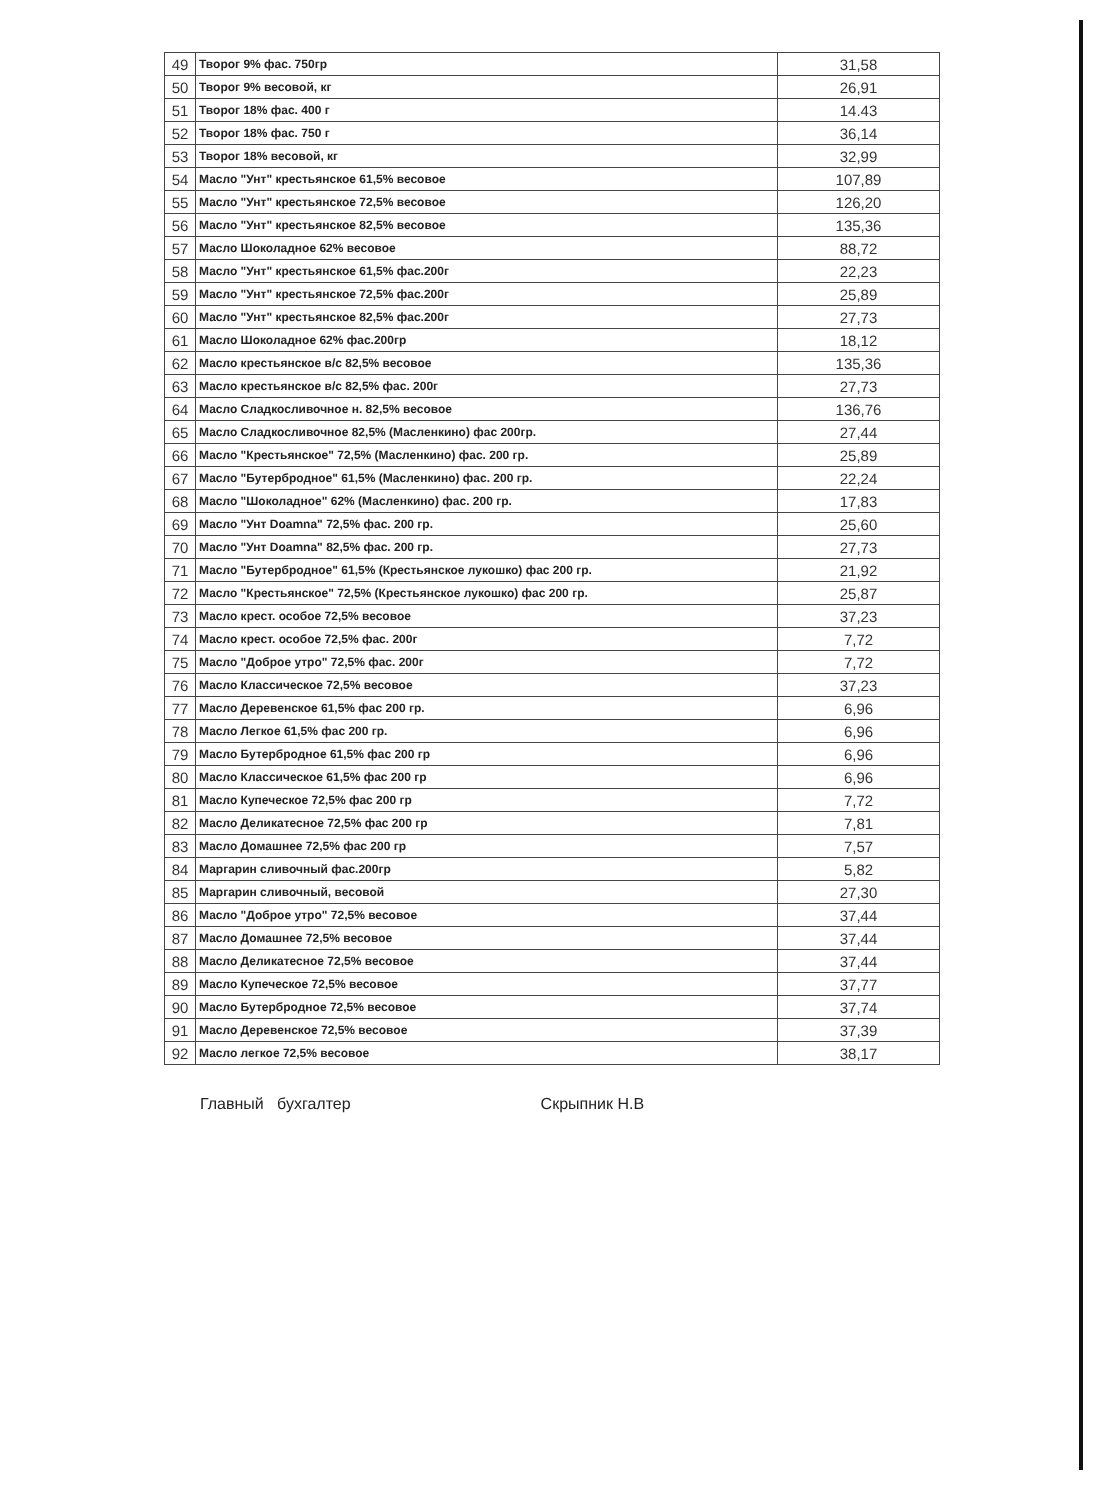| 49 | Творог 9% фас. 750гр | 31,58 |
| 50 | Творог 9% весовой, кг | 26,91 |
| 51 | Творог 18% фас. 400 г | 14.43 |
| 52 | Творог 18% фас. 750 г | 36,14 |
| 53 | Творог 18% весовой, кг | 32,99 |
| 54 | Масло "Унт" крестьянское 61,5% весовое | 107,89 |
| 55 | Масло "Унт" крестьянское 72,5% весовое | 126,20 |
| 56 | Масло "Унт" крестьянское 82,5% весовое | 135,36 |
| 57 | Масло Шоколадное 62% весовое | 88,72 |
| 58 | Масло "Унт" крестьянское 61,5% фас.200г | 22,23 |
| 59 | Масло "Унт" крестьянское 72,5% фас.200г | 25,89 |
| 60 | Масло "Унт" крестьянское 82,5% фас.200г | 27,73 |
| 61 | Масло Шоколадное 62% фас.200гр | 18,12 |
| 62 | Масло крестьянское в/с 82,5% весовое | 135,36 |
| 63 | Масло крестьянское в/с 82,5% фас. 200г | 27,73 |
| 64 | Масло Сладкосливочное н. 82,5% весовое | 136,76 |
| 65 | Масло Сладкосливочное 82,5% (Масленкино) фас 200гр. | 27,44 |
| 66 | Масло "Крестьянское" 72,5% (Масленкино) фас. 200 гр. | 25,89 |
| 67 | Масло "Бутербродное" 61,5% (Масленкино) фас. 200 гр. | 22,24 |
| 68 | Масло "Шоколадное" 62% (Масленкино) фас. 200 гр. | 17,83 |
| 69 | Масло "Унт Doamna" 72,5% фас. 200 гр. | 25,60 |
| 70 | Масло "Унт Doamna" 82,5% фас. 200 гр. | 27,73 |
| 71 | Масло "Бутербродное" 61,5% (Крестьянское лукошко) фас 200 гр. | 21,92 |
| 72 | Масло "Крестьянское" 72,5% (Крестьянское лукошко) фас 200 гр. | 25,87 |
| 73 | Масло крест. особое 72,5% весовое | 37,23 |
| 74 | Масло крест. особое 72,5% фас. 200г | 7,72 |
| 75 | Масло "Доброе утро" 72,5% фас. 200г | 7,72 |
| 76 | Масло Классическое 72,5% весовое | 37,23 |
| 77 | Масло Деревенское 61,5% фас 200 гр. | 6,96 |
| 78 | Масло Легкое 61,5% фас 200 гр. | 6,96 |
| 79 | Масло Бутербродное 61,5% фас 200 гр | 6,96 |
| 80 | Масло Классическое 61,5% фас 200 гр | 6,96 |
| 81 | Масло Купеческое 72,5% фас 200 гр | 7,72 |
| 82 | Масло Деликатесное 72,5% фас 200 гр | 7,81 |
| 83 | Масло Домашнее 72,5% фас 200 гр | 7,57 |
| 84 | Маргарин сливочный фас.200гр | 5,82 |
| 85 | Маргарин сливочный, весовой | 27,30 |
| 86 | Масло "Доброе утро" 72,5% весовое | 37,44 |
| 87 | Масло Домашнее 72,5% весовое | 37,44 |
| 88 | Масло Деликатесное 72,5% весовое | 37,44 |
| 89 | Масло Купеческое 72,5% весовое | 37,77 |
| 90 | Масло Бутербродное 72,5% весовое | 37,74 |
| 91 | Масло Деревенское 72,5% весовое | 37,39 |
| 92 | Масло легкое 72,5% весовое | 38,17 |
Главный бухгалтер Скрыпник Н.В